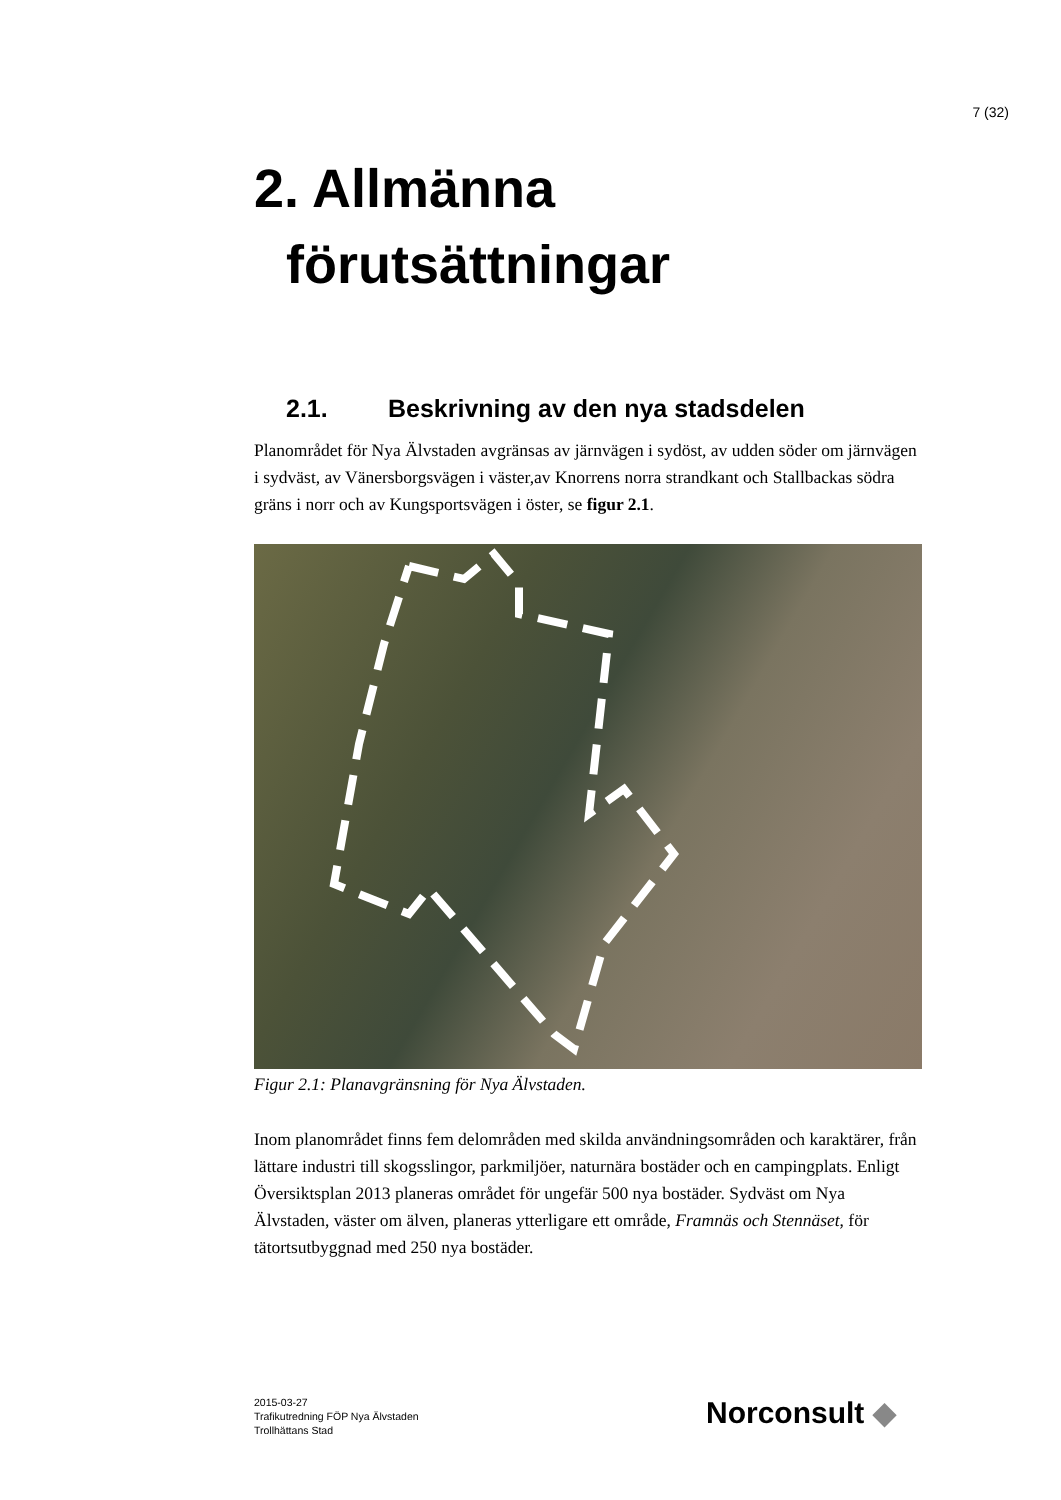7 (32)
2. Allmänna
förutsättningar
2.1. Beskrivning av den nya stadsdelen
Planområdet för Nya Älvstaden avgränsas av järnvägen i sydöst, av udden söder om järnvägen i sydväst, av Vänersborgsvägen i väster,av Knorrens norra strandkant och Stallbackas södra gräns i norr och av Kungsportsvägen i öster, se figur 2.1.
Figur 2.1: Planavgränsning för Nya Älvstaden.
Inom planområdet finns fem delområden med skilda användningsområden och karaktärer, från lättare industri till skogsslingor, parkmiljöer, naturnära bostäder och en campingplats. Enligt Översiktsplan 2013 planeras området för ungefär 500 nya bostäder. Sydväst om Nya Älvstaden, väster om älven, planeras ytterligare ett område, Framnäs och Stennäset, för tätortsutbyggnad med 250 nya bostäder.
2015-03-27
Trafikutredning FÖP Nya Älvstaden
Trollhättans Stad
Norconsult ◆